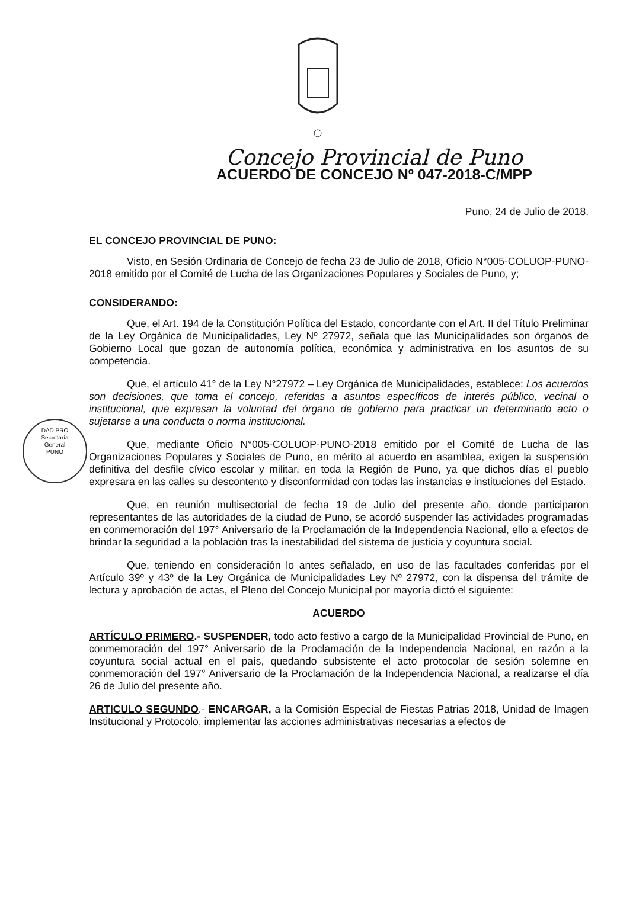DAD PRO
Secretaría
General
PUNO
Concejo Provincial de Puno
ACUERDO DE CONCEJO Nº 047-2018-C/MPP
Puno, 24 de Julio de 2018.
EL CONCEJO PROVINCIAL DE PUNO:
Visto, en Sesión Ordinaria de Concejo de fecha 23 de Julio de 2018, Oficio N°005-COLUOP-PUNO-2018 emitido por el Comité de Lucha de las Organizaciones Populares y Sociales de Puno, y;
CONSIDERANDO:
Que, el Art. 194 de la Constitución Política del Estado, concordante con el Art. II del Título Preliminar de la Ley Orgánica de Municipalidades, Ley Nº 27972, señala que las Municipalidades son órganos de Gobierno Local que gozan de autonomía política, económica y administrativa en los asuntos de su competencia.
Que, el artículo 41° de la Ley N°27972 – Ley Orgánica de Municipalidades, establece: Los acuerdos son decisiones, que toma el concejo, referidas a asuntos específicos de interés público, vecinal o institucional, que expresan la voluntad del órgano de gobierno para practicar un determinado acto o sujetarse a una conducta o norma institucional.
Que, mediante Oficio N°005-COLUOP-PUNO-2018 emitido por el Comité de Lucha de las Organizaciones Populares y Sociales de Puno, en mérito al acuerdo en asamblea, exigen la suspensión definitiva del desfile cívico escolar y militar, en toda la Región de Puno, ya que dichos días el pueblo expresara en las calles su descontento y disconformidad con todas las instancias e instituciones del Estado.
Que, en reunión multisectorial de fecha 19 de Julio del presente año, donde participaron representantes de las autoridades de la ciudad de Puno, se acordó suspender las actividades programadas en conmemoración del 197° Aniversario de la Proclamación de la Independencia Nacional, ello a efectos de brindar la seguridad a la población tras la inestabilidad del sistema de justicia y coyuntura social.
Que, teniendo en consideración lo antes señalado, en uso de las facultades conferidas por el Artículo 39º y 43º de la Ley Orgánica de Municipalidades Ley Nº 27972, con la dispensa del trámite de lectura y aprobación de actas, el Pleno del Concejo Municipal por mayoría dictó el siguiente:
ACUERDO
ARTÍCULO PRIMERO.- SUSPENDER, todo acto festivo a cargo de la Municipalidad Provincial de Puno, en conmemoración del 197° Aniversario de la Proclamación de la Independencia Nacional, en razón a la coyuntura social actual en el país, quedando subsistente el acto protocolar de sesión solemne en conmemoración del 197° Aniversario de la Proclamación de la Independencia Nacional, a realizarse el día 26 de Julio del presente año.
ARTICULO SEGUNDO.- ENCARGAR, a la Comisión Especial de Fiestas Patrias 2018, Unidad de Imagen Institucional y Protocolo, implementar las acciones administrativas necesarias a efectos de